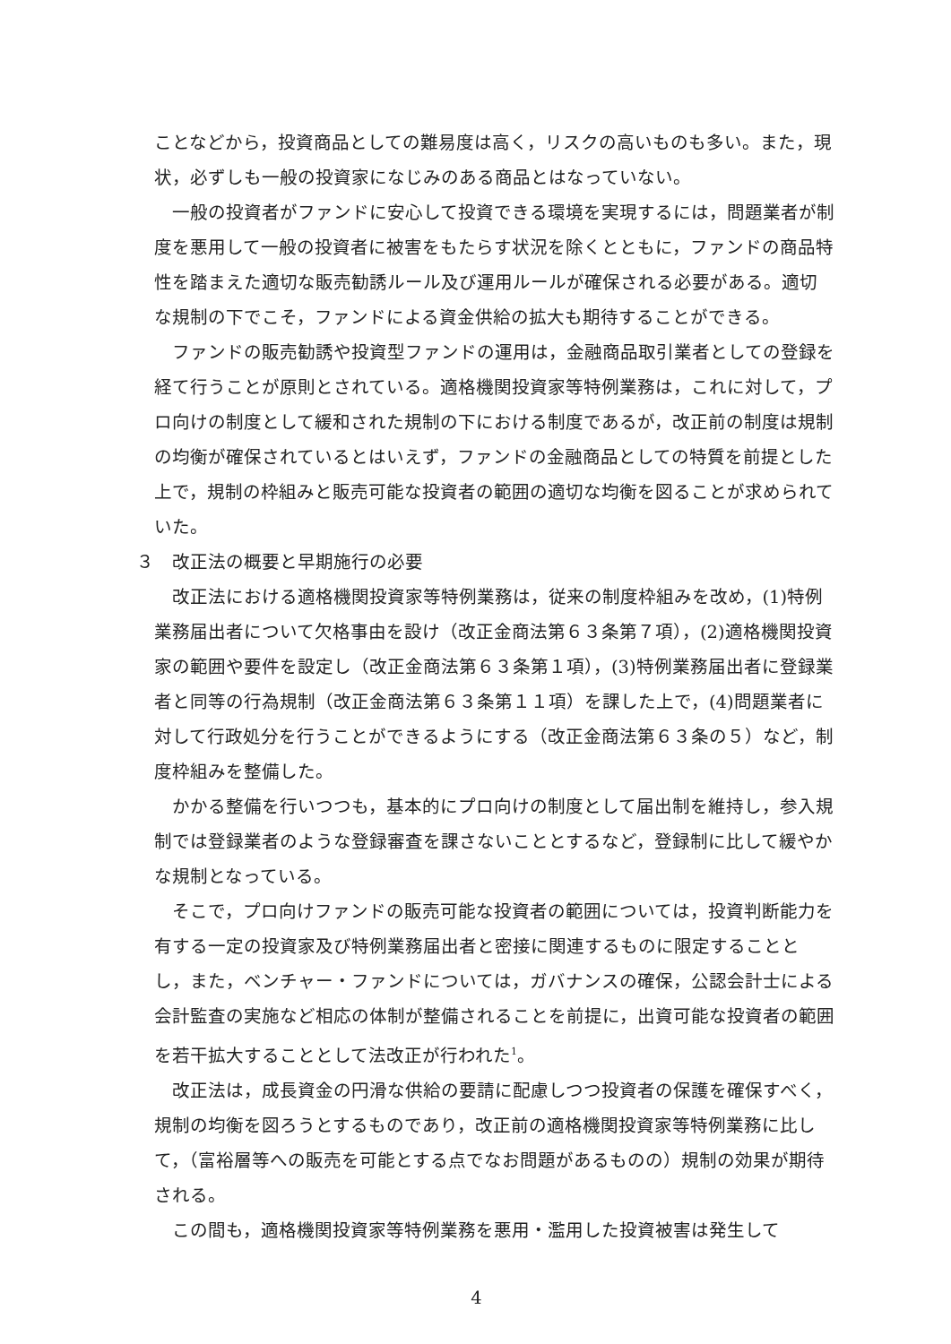ことなどから，投資商品としての難易度は高く，リスクの高いものも多い。また，現状，必ずしも一般の投資家になじみのある商品とはなっていない。
一般の投資者がファンドに安心して投資できる環境を実現するには，問題業者が制度を悪用して一般の投資者に被害をもたらす状況を除くとともに，ファンドの商品特性を踏まえた適切な販売勧誘ルール及び運用ルールが確保される必要がある。適切な規制の下でこそ，ファンドによる資金供給の拡大も期待することができる。
ファンドの販売勧誘や投資型ファンドの運用は，金融商品取引業者としての登録を経て行うことが原則とされている。適格機関投資家等特例業務は，これに対して，プロ向けの制度として緩和された規制の下における制度であるが，改正前の制度は規制の均衡が確保されているとはいえず，ファンドの金融商品としての特質を前提とした上で，規制の枠組みと販売可能な投資者の範囲の適切な均衡を図ることが求められていた。
３　改正法の概要と早期施行の必要
改正法における適格機関投資家等特例業務は，従来の制度枠組みを改め，(1)特例業務届出者について欠格事由を設け（改正金商法第６３条第７項），(2)適格機関投資家の範囲や要件を設定し（改正金商法第６３条第１項），(3)特例業務届出者に登録業者と同等の行為規制（改正金商法第６３条第１１項）を課した上で，(4)問題業者に対して行政処分を行うことができるようにする（改正金商法第６３条の５）など，制度枠組みを整備した。
かかる整備を行いつつも，基本的にプロ向けの制度として届出制を維持し，参入規制では登録業者のような登録審査を課さないこととするなど，登録制に比して緩やかな規制となっている。
そこで，プロ向けファンドの販売可能な投資者の範囲については，投資判断能力を有する一定の投資家及び特例業務届出者と密接に関連するものに限定することとし，また，ベンチャー・ファンドについては，ガバナンスの確保，公認会計士による会計監査の実施など相応の体制が整備されることを前提に，出資可能な投資者の範囲を若干拡大することとして法改正が行われた<sup>1</sup>。
改正法は，成長資金の円滑な供給の要請に配慮しつつ投資者の保護を確保すべく，規制の均衡を図ろうとするものであり，改正前の適格機関投資家等特例業務に比して，（富裕層等への販売を可能とする点でなお問題があるものの）規制の効果が期待される。
この間も，適格機関投資家等特例業務を悪用・濫用した投資被害は発生して
4